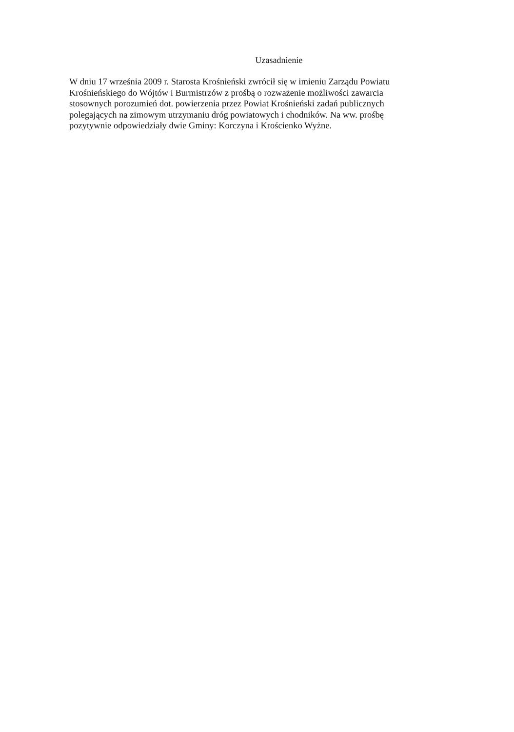Uzasadnienie
W dniu 17 września 2009 r. Starosta Krośnieński zwrócił się w imieniu Zarządu Powiatu
Krośnieńskiego do Wójtów i Burmistrzów z prośbą o rozważenie możliwości zawarcia
stosownych porozumień dot. powierzenia przez Powiat Krośnieński zadań publicznych
polegających na zimowym utrzymaniu dróg powiatowych i chodników. Na ww. prośbę
pozytywnie odpowiedziały dwie Gminy: Korczyna i Krościenko Wyżne.